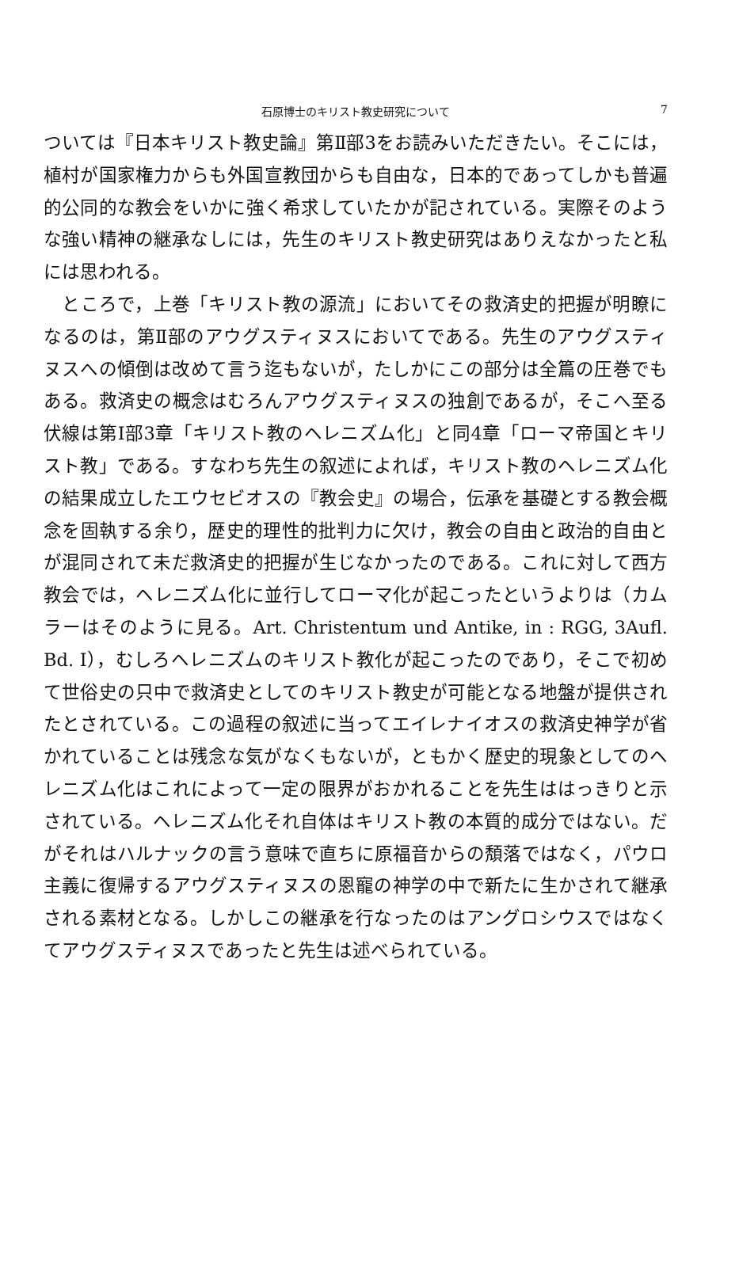石原博士のキリスト教史研究について
7
ついては『日本キリスト教史論』第Ⅱ部3をお読みいただきたい。そこには，植村が国家権力からも外国宣教団からも自由な，日本的であってしかも普遍的公同的な教会をいかに強く希求していたかが記されている。実際そのような強い精神の継承なしには，先生のキリスト教史研究はありえなかったと私には思われる。
　ところで，上巻「キリスト教の源流」においてその救済史的把握が明瞭になるのは，第Ⅱ部のアウグスティヌスにおいてである。先生のアウグスティヌスへの傾倒は改めて言う迄もないが，たしかにこの部分は全篇の圧巻でもある。救済史の概念はむろんアウグスティヌスの独創であるが，そこへ至る伏線は第Ⅰ部3章「キリスト教のヘレニズム化」と同4章「ローマ帝国とキリスト教」である。すなわち先生の叙述によれば，キリスト教のヘレニズム化の結果成立したエウセビオスの『教会史』の場合，伝承を基礎とする教会概念を固執する余り，歴史的理性的批判力に欠け，教会の自由と政治的自由とが混同されて未だ救済史的把握が生じなかったのである。これに対して西方教会では，ヘレニズム化に並行してローマ化が起こったというよりは（カムラーはそのように見る。Art. Christentum und Antike, in : RGG, 3Aufl. Bd. Ⅰ），むしろヘレニズムのキリスト教化が起こったのであり，そこで初めて世俗史の只中で救済史としてのキリスト教史が可能となる地盤が提供されたとされている。この過程の叙述に当ってエイレナイオスの救済史神学が省かれていることは残念な気がなくもないが，ともかく歴史的現象としてのヘレニズム化はこれによって一定の限界がおかれることを先生ははっきりと示されている。ヘレニズム化それ自体はキリスト教の本質的成分ではない。だがそれはハルナックの言う意味で直ちに原福音からの頽落ではなく，パウロ主義に復帰するアウグスティヌスの恩寵の神学の中で新たに生かされて継承される素材となる。しかしこの継承を行なったのはアングロシウスではなくてアウグスティヌスであったと先生は述べられている。